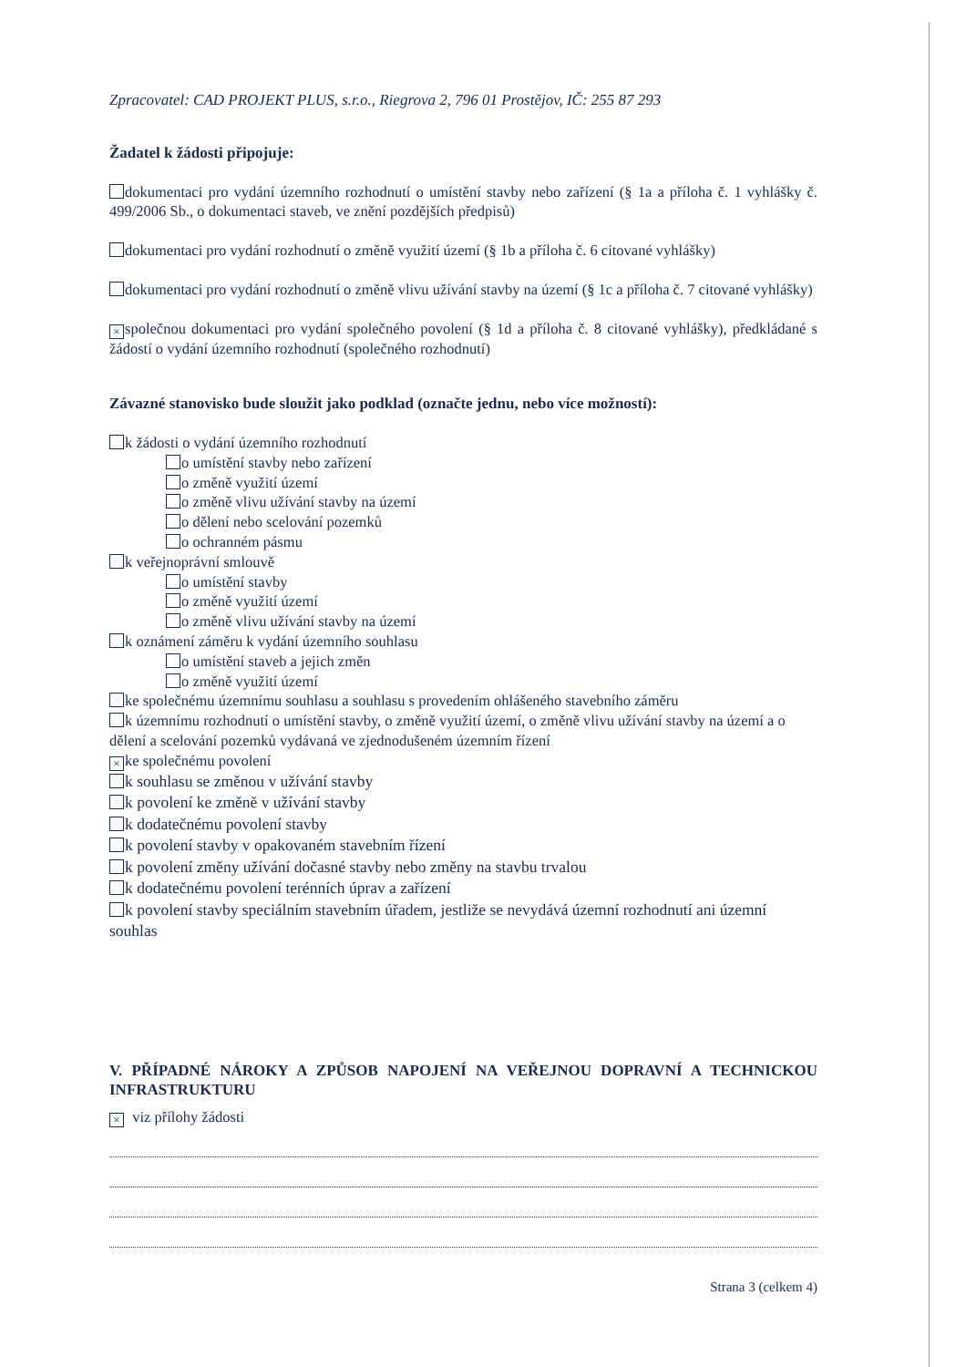Zpracovatel: CAD PROJEKT PLUS, s.r.o., Riegrova 2, 796 01 Prostějov, IČ: 255 87 293
Žadatel k žádosti připojuje:
dokumentaci pro vydání územního rozhodnutí o umístění stavby nebo zařízení (§ 1a a příloha č. 1 vyhlášky č. 499/2006 Sb., o dokumentaci staveb, ve znění pozdějších předpisů)
dokumentaci pro vydání rozhodnutí o změně využití území (§ 1b a příloha č. 6 citované vyhlášky)
dokumentaci pro vydání rozhodnutí o změně vlivu užívání stavby na území (§ 1c a příloha č. 7 citované vyhlášky)
× společnou dokumentaci pro vydání společného povolení (§ 1d a příloha č. 8 citované vyhlášky), předkládané s žádostí o vydání územního rozhodnutí (společného rozhodnutí)
Závazné stanovisko bude sloužit jako podklad (označte jednu, nebo více možností):
k žádosti o vydání územního rozhodnutí
o umístění stavby nebo zařízení
o změně využití území
o změně vlivu užívání stavby na území
o dělení nebo scelování pozemků
o ochranném pásmu
k veřejnoprávní smlouvě
o umístění stavby
o změně využití území
o změně vlivu užívání stavby na území
k oznámení záměru k vydání územního souhlasu
o umístění staveb a jejich změn
o změně využití území
ke společnému územnímu souhlasu a souhlasu s provedením ohlášeného stavebního záměru
k územnímu rozhodnutí o umístění stavby, o změně využití území, o změně vlivu užívání stavby na území a o dělení a scelování pozemků vydávaná ve zjednodušeném územním řízení
× ke společnému povolení
k souhlasu se změnou v užívání stavby
k povolení ke změně v užívání stavby
k dodatečnému povolení stavby
k povolení stavby v opakovaném stavebním řízení
k povolení změny užívání dočasné stavby nebo změny na stavbu trvalou
k dodatečnému povolení terénních úprav a zařízení
k povolení stavby speciálním stavebním úřadem, jestliže se nevydává územní rozhodnutí ani územní souhlas
V. PŘÍPADNÉ NÁROKY A ZPŮSOB NAPOJENÍ NA VEŘEJNOU DOPRAVNÍ A TECHNICKOU INFRASTRUKTURU
× viz přílohy žádosti
Strana 3 (celkem 4)